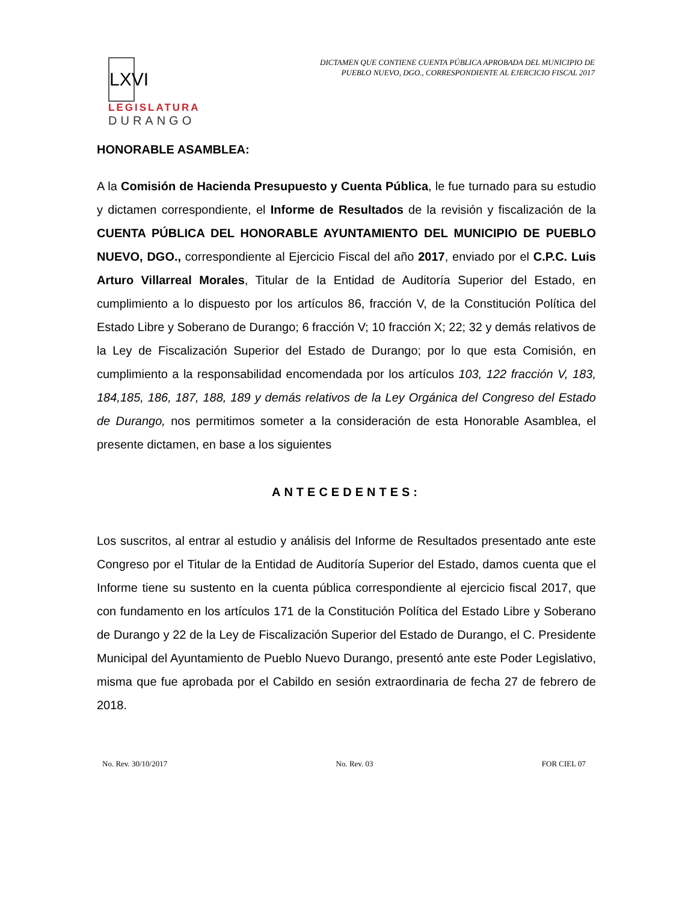LXVI
LEGISLATURA
DURANGO
DICTAMEN QUE CONTIENE CUENTA PÚBLICA APROBADA DEL MUNICIPIO DE
PUEBLO NUEVO, DGO., CORRESPONDIENTE AL EJERCICIO FISCAL 2017
HONORABLE ASAMBLEA:
A la Comisión de Hacienda Presupuesto y Cuenta Pública, le fue turnado para su estudio y dictamen correspondiente, el Informe de Resultados de la revisión y fiscalización de la CUENTA PÚBLICA DEL HONORABLE AYUNTAMIENTO DEL MUNICIPIO DE PUEBLO NUEVO, DGO., correspondiente al Ejercicio Fiscal del año 2017, enviado por el C.P.C. Luis Arturo Villarreal Morales, Titular de la Entidad de Auditoría Superior del Estado, en cumplimiento a lo dispuesto por los artículos 86, fracción V, de la Constitución Política del Estado Libre y Soberano de Durango; 6 fracción V; 10 fracción X; 22; 32 y demás relativos de la Ley de Fiscalización Superior del Estado de Durango; por lo que esta Comisión, en cumplimiento a la responsabilidad encomendada por los artículos 103, 122 fracción V, 183, 184,185, 186, 187, 188, 189 y demás relativos de la Ley Orgánica del Congreso del Estado de Durango, nos permitimos someter a la consideración de esta Honorable Asamblea, el presente dictamen, en base a los siguientes
ANTECEDENTES:
Los suscritos, al entrar al estudio y análisis del Informe de Resultados presentado ante este Congreso por el Titular de la Entidad de Auditoría Superior del Estado, damos cuenta que el Informe tiene su sustento en la cuenta pública correspondiente al ejercicio fiscal 2017, que con fundamento en los artículos 171 de la Constitución Política del Estado Libre y Soberano de Durango y 22 de la Ley de Fiscalización Superior del Estado de Durango, el C. Presidente Municipal del Ayuntamiento de Pueblo Nuevo Durango, presentó ante este Poder Legislativo, misma que fue aprobada por el Cabildo en sesión extraordinaria de fecha 27 de febrero de 2018.
No. Rev. 30/10/2017 No. Rev. 03 FOR CIEL 07